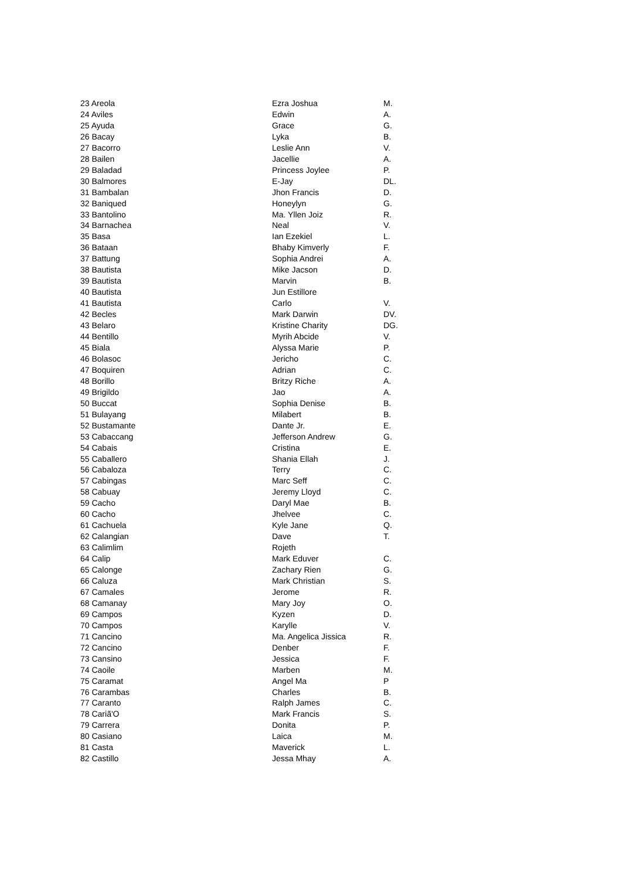| 23 Areola | Ezra Joshua | M. |
| 24 Aviles | Edwin | A. |
| 25 Ayuda | Grace | G. |
| 26 Bacay | Lyka | B. |
| 27 Bacorro | Leslie Ann | V. |
| 28 Bailen | Jacellie | A. |
| 29 Baladad | Princess Joylee | P. |
| 30 Balmores | E-Jay | DL. |
| 31 Bambalan | Jhon Francis | D. |
| 32 Baniqued | Honeylyn | G. |
| 33 Bantolino | Ma. Yllen Joiz | R. |
| 34 Barnachea | Neal | V. |
| 35 Basa | Ian Ezekiel | L. |
| 36 Bataan | Bhaby Kimverly | F. |
| 37 Battung | Sophia Andrei | A. |
| 38 Bautista | Mike Jacson | D. |
| 39 Bautista | Marvin | B. |
| 40 Bautista | Jun Estillore | |
| 41 Bautista | Carlo | V. |
| 42 Becles | Mark Darwin | DV. |
| 43 Belaro | Kristine Charity | DG. |
| 44 Bentillo | Myrih Abcide | V. |
| 45 Biala | Alyssa Marie | P. |
| 46 Bolasoc | Jericho | C. |
| 47 Boquiren | Adrian | C. |
| 48 Borillo | Britzy Riche | A. |
| 49 Brigildo | Jao | A. |
| 50 Buccat | Sophia Denise | B. |
| 51 Bulayang | Milabert | B. |
| 52 Bustamante | Dante Jr. | E. |
| 53 Cabaccang | Jefferson Andrew | G. |
| 54 Cabais | Cristina | E. |
| 55 Caballero | Shania Ellah | J. |
| 56 Cabaloza | Terry | C. |
| 57 Cabingas | Marc Seff | C. |
| 58 Cabuay | Jeremy Lloyd | C. |
| 59 Cacho | Daryl Mae | B. |
| 60 Cacho | Jhelvee | C. |
| 61 Cachuela | Kyle Jane | Q. |
| 62 Calangian | Dave | T. |
| 63 Calimlim | Rojeth | |
| 64 Calip | Mark Eduver | C. |
| 65 Calonge | Zachary Rien | G. |
| 66 Caluza | Mark Christian | S. |
| 67 Camales | Jerome | R. |
| 68 Camanay | Mary Joy | O. |
| 69 Campos | Kyzen | D. |
| 70 Campos | Karylle | V. |
| 71 Cancino | Ma. Angelica Jissica | R. |
| 72 Cancino | Denber | F. |
| 73 Cansino | Jessica | F. |
| 74 Caoile | Marben | M. |
| 75 Caramat | Angel Ma | P |
| 76 Carambas | Charles | B. |
| 77 Caranto | Ralph James | C. |
| 78 Cariã'O | Mark Francis | S. |
| 79 Carrera | Donita | P. |
| 80 Casiano | Laica | M. |
| 81 Casta | Maverick | L. |
| 82 Castillo | Jessa Mhay | A. |